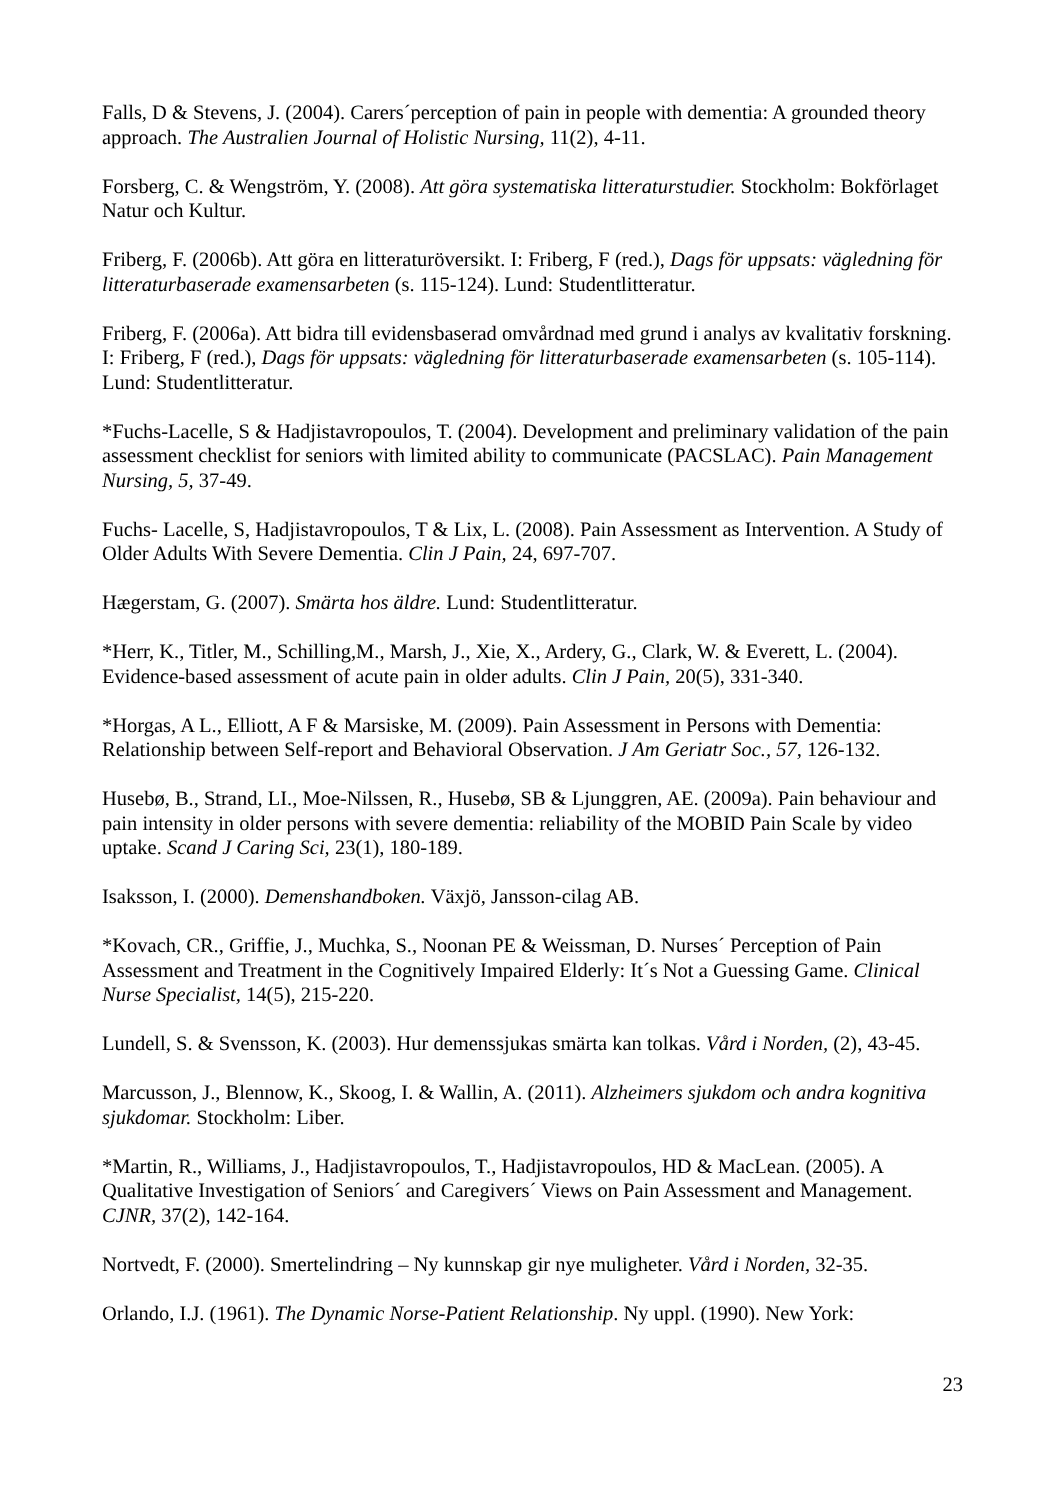Falls, D & Stevens, J. (2004). Carers´perception of pain in people with dementia: A grounded theory approach. The Australien Journal of Holistic Nursing, 11(2), 4-11.
Forsberg, C. & Wengström, Y. (2008). Att göra systematiska litteraturstudier. Stockholm: Bokförlaget Natur och Kultur.
Friberg, F. (2006b). Att göra en litteraturöversikt. I: Friberg, F (red.), Dags för uppsats: vägledning för litteraturbaserade examensarbeten (s. 115-124). Lund: Studentlitteratur.
Friberg, F. (2006a). Att bidra till evidensbaserad omvårdnad med grund i analys av kvalitativ forskning. I: Friberg, F (red.), Dags för uppsats: vägledning för litteraturbaserade examensarbeten (s. 105-114). Lund: Studentlitteratur.
*Fuchs-Lacelle, S & Hadjistavropoulos, T. (2004). Development and preliminary validation of the pain assessment checklist for seniors with limited ability to communicate (PACSLAC). Pain Management Nursing, 5, 37-49.
Fuchs- Lacelle, S, Hadjistavropoulos, T & Lix, L. (2008). Pain Assessment as Intervention. A Study of Older Adults With Severe Dementia. Clin J Pain, 24, 697-707.
Hægerstam, G. (2007). Smärta hos äldre. Lund: Studentlitteratur.
*Herr, K., Titler, M., Schilling,M., Marsh, J., Xie, X., Ardery, G., Clark, W. & Everett, L. (2004). Evidence-based assessment of acute pain in older adults. Clin J Pain, 20(5), 331-340.
*Horgas, A L., Elliott, A F & Marsiske, M. (2009). Pain Assessment in Persons with Dementia: Relationship between Self-report and Behavioral Observation. J Am Geriatr Soc., 57, 126-132.
Husebø, B., Strand, LI., Moe-Nilssen, R., Husebø, SB & Ljunggren, AE. (2009a). Pain behaviour and pain intensity in older persons with severe dementia: reliability of the MOBID Pain Scale by video uptake. Scand J Caring Sci, 23(1), 180-189.
Isaksson, I. (2000). Demenshandboken. Växjö, Jansson-cilag AB.
*Kovach, CR., Griffie, J., Muchka, S., Noonan PE & Weissman, D. Nurses´ Perception of Pain Assessment and Treatment in the Cognitively Impaired Elderly: It´s Not a Guessing Game. Clinical Nurse Specialist, 14(5), 215-220.
Lundell, S. & Svensson, K. (2003). Hur demenssjukas smärta kan tolkas. Vård i Norden, (2), 43-45.
Marcusson, J., Blennow, K., Skoog, I. & Wallin, A. (2011). Alzheimers sjukdom och andra kognitiva sjukdomar. Stockholm: Liber.
*Martin, R., Williams, J., Hadjistavropoulos, T., Hadjistavropoulos, HD & MacLean. (2005). A Qualitative Investigation of Seniors´ and Caregivers´ Views on Pain Assessment and Management. CJNR, 37(2), 142-164.
Nortvedt, F. (2000). Smertelindring – Ny kunnskap gir nye muligheter. Vård i Norden, 32-35.
Orlando, I.J. (1961). The Dynamic Norse-Patient Relationship. Ny uppl. (1990). New York:
23